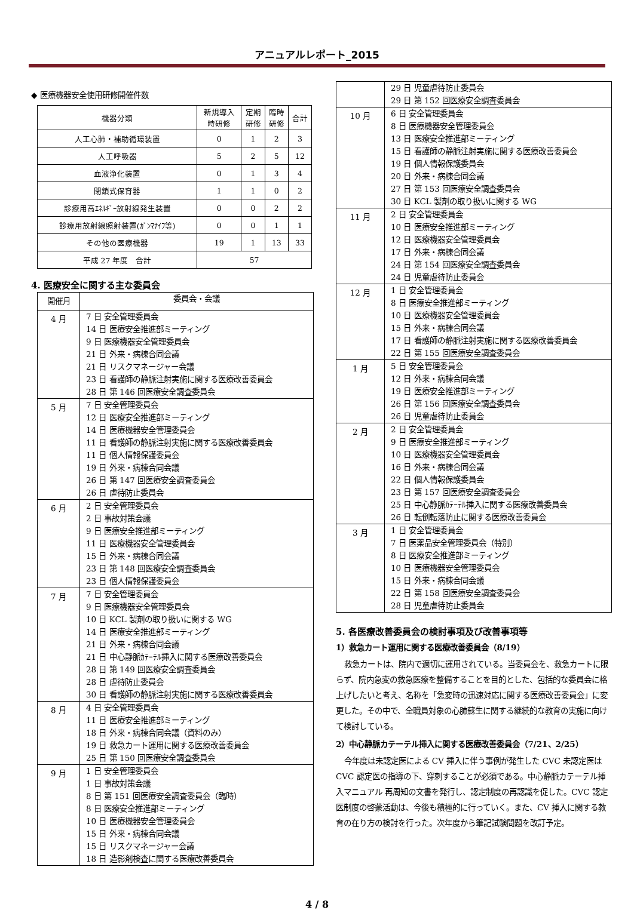アニュアルレポート_2015
◆ 医療機器安全使用研修開催件数
| 機器分類 | 新規導入 時研修 | 定期 研修 | 臨時 研修 | 合計 |
| --- | --- | --- | --- | --- |
| 人工心肺・補助循環装置 | 0 | 1 | 2 | 3 |
| 人工呼吸器 | 5 | 2 | 5 | 12 |
| 血液浄化装置 | 0 | 1 | 3 | 4 |
| 閉鎖式保育器 | 1 | 1 | 0 | 2 |
| 診療用高ｴﾈﾙｷﾞｰ放射線発生装置 | 0 | 0 | 2 | 2 |
| 診療用放射線照射装置(ｶﾞﾝﾏﾅｲﾌ等) | 0 | 0 | 1 | 1 |
| その他の医療機器 | 19 | 1 | 13 | 33 |
| 平成 27 年度 合計 | 57 | | | |
4. 医療安全に関する主な委員会
| 開催月 | 委員会・会議 |
| 4 月 | 7 日 安全管理委員会 14 日 医療安全推進部ミーティング 9 日 医療機器安全管理委員会 21 日 外来・病棟合同会議 21 日 リスクマネージャー会議 23 日 看護師の静脈注射実施に関する医療改善委員会 28 日 第 146 回医療安全調査委員会 |
| 5 月 | 7 日 安全管理委員会 12 日 医療安全推進部ミーティング 14 日 医療機器安全管理委員会 11 日 看護師の静脈注射実施に関する医療改善委員会 11 日 個人情報保護委員会 19 日 外来・病棟合同会議 26 日 第 147 回医療安全調査委員会 26 日 虐待防止委員会 |
| 6 月 | 2 日 安全管理委員会 2 日 事故対策会議 9 日 医療安全推進部ミーティング 11 日 医療機器安全管理委員会 15 日 外来・病棟合同会議 23 日 第 148 回医療安全調査委員会 23 日 個人情報保護委員会 |
| 7 月 | 7 日 安全管理委員会 9 日 医療機器安全管理委員会 10 日 KCL 製剤の取り扱いに関する WG 14 日 医療安全推進部ミーティング 21 日 外来・病棟合同会議 21 日 中心静脈ｶﾃｰﾃﾙ挿入に関する医療改善委員会 28 日 第 149 回医療安全調査委員会 28 日 虐待防止委員会 30 日 看護師の静脈注射実施に関する医療改善委員会 |
| 8 月 | 4 日 安全管理委員会 11 日 医療安全推進部ミーティング 18 日 外来・病棟合同会議（資料のみ） 19 日 救急カート運用に関する医療改善委員会 25 日 第 150 回医療安全調査委員会 |
| 9 月 | 1 日 安全管理委員会 1 日 事故対策会議 8 日 第 151 回医療安全調査委員会（臨時） 8 日 医療安全推進部ミーティング 10 日 医療機器安全管理委員会 15 日 外来・病棟合同会議 15 日 リスクマネージャー会議 18 日 造影剤検査に関する医療改善委員会 |
| | 29 日 児童虐待防止委員会 29 日 第 152 回医療安全調査委員会 |
| 10 月 | 6 日 安全管理委員会 8 日 医療機器安全管理委員会 13 日 医療安全推進部ミーティング 15 日 看護師の静脈注射実施に関する医療改善委員会 19 日 個人情報保護委員会 20 日 外来・病棟合同会議 27 日 第 153 回医療安全調査委員会 30 日 KCL 製剤の取り扱いに関する WG |
| 11 月 | 2 日 安全管理委員会 10 日 医療安全推進部ミーティング 12 日 医療機器安全管理委員会 17 日 外来・病棟合同会議 24 日 第 154 回医療安全調査委員会 24 日 児童虐待防止委員会 |
| 12 月 | 1 日 安全管理委員会 8 日 医療安全推進部ミーティング 10 日 医療機器安全管理委員会 15 日 外来・病棟合同会議 17 日 看護師の静脈注射実施に関する医療改善委員会 22 日 第 155 回医療安全調査委員会 |
| 1 月 | 5 日 安全管理委員会 12 日 外来・病棟合同会議 19 日 医療安全推進部ミーティング 26 日 第 156 回医療安全調査委員会 26 日 児童虐待防止委員会 |
| 2 月 | 2 日 安全管理委員会 9 日 医療安全推進部ミーティング 10 日 医療機器安全管理委員会 16 日 外来・病棟合同会議 22 日 個人情報保護委員会 23 日 第 157 回医療安全調査委員会 25 日 中心静脈ｶﾃｰﾃﾙ挿入に関する医療改善委員会 26 日 転倒転落防止に関する医療改善委員会 |
| 3 月 | 1 日 安全管理委員会 7 日 医薬品安全管理委員会（特別） 8 日 医療安全推進部ミーティング 10 日 医療機器安全管理委員会 15 日 外来・病棟合同会議 22 日 第 158 回医療安全調査委員会 28 日 児童虐待防止委員会 |
5. 各医療改善委員会の検討事項及び改善事項等
1）救急カート運用に関する医療改善委員会（8/19）
救急カートは、院内で適切に運用されている。当委員会を、救急カートに限らず、院内急変の救急医療を整備することを目的とした、包括的な委員会に格上げしたいと考え、名称を「急変時の迅速対応に関する医療改善委員会」に変更した。その中で、全職員対象の心肺蘇生に関する継続的な教育の実施に向けて検討している。
2）中心静脈カテーテル挿入に関する医療改善委員会（7/21、2/25）
今年度は未認定医による CV 挿入に伴う事例が発生した CVC 未認定医は CVC 認定医の指導の下、穿刺することが必須である。中心静脈カテーテル挿入マニュアル 再周知の文書を発行し、認定制度の再認識を促した。CVC 認定医制度の啓蒙活動は、今後も積極的に行っていく。また、CV 挿入に関する教育の在り方の検討を行った。次年度から筆記試験問題を改訂予定。
4 / 8